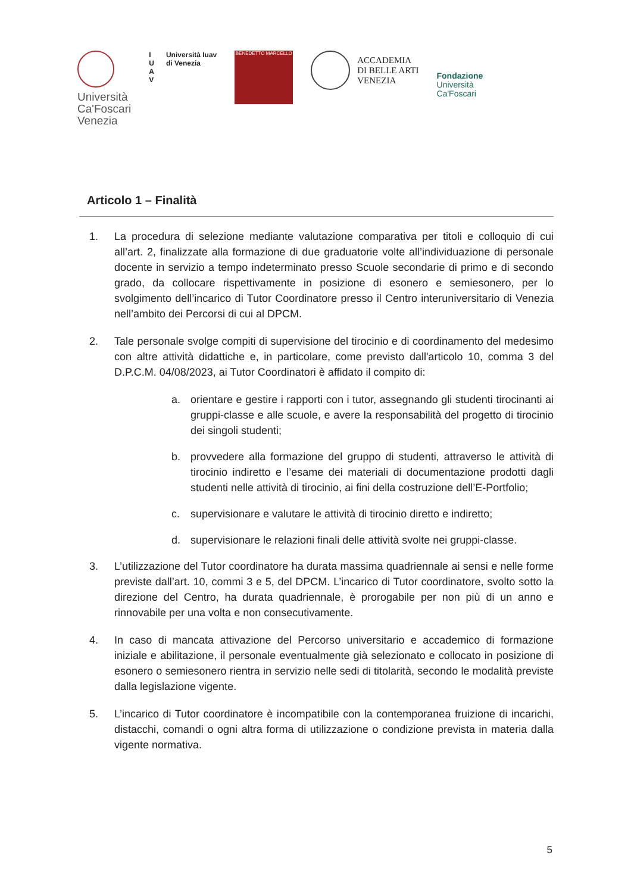Università
Ca'Foscari
Venezia
I
U
A
V
Università Iuav
di Venezia
BENEDETTO MARCELLO
ACCADEMIA
DI BELLE ARTI
VENEZIA
Fondazione
Università
Ca'Foscari
Articolo 1 – Finalità
1. La procedura di selezione mediante valutazione comparativa per titoli e colloquio di cui all’art. 2, finalizzate alla formazione di due graduatorie volte all’individuazione di personale docente in servizio a tempo indeterminato presso Scuole secondarie di primo e di secondo grado, da collocare rispettivamente in posizione di esonero e semiesonero, per lo svolgimento dell’incarico di Tutor Coordinatore presso il Centro interuniversitario di Venezia nell’ambito dei Percorsi di cui al DPCM.
2. Tale personale svolge compiti di supervisione del tirocinio e di coordinamento del medesimo con altre attività didattiche e, in particolare, come previsto dall'articolo 10, comma 3 del D.P.C.M. 04/08/2023, ai Tutor Coordinatori è affidato il compito di:
a. orientare e gestire i rapporti con i tutor, assegnando gli studenti tirocinanti ai gruppi-classe e alle scuole, e avere la responsabilità del progetto di tirocinio dei singoli studenti;
b. provvedere alla formazione del gruppo di studenti, attraverso le attività di tirocinio indiretto e l’esame dei materiali di documentazione prodotti dagli studenti nelle attività di tirocinio, ai fini della costruzione dell’E-Portfolio;
c. supervisionare e valutare le attività di tirocinio diretto e indiretto;
d. supervisionare le relazioni finali delle attività svolte nei gruppi-classe.
3. L’utilizzazione del Tutor coordinatore ha durata massima quadriennale ai sensi e nelle forme previste dall’art. 10, commi 3 e 5, del DPCM. L’incarico di Tutor coordinatore, svolto sotto la direzione del Centro, ha durata quadriennale, è prorogabile per non più di un anno e rinnovabile per una volta e non consecutivamente.
4. In caso di mancata attivazione del Percorso universitario e accademico di formazione iniziale e abilitazione, il personale eventualmente già selezionato e collocato in posizione di esonero o semiesonero rientra in servizio nelle sedi di titolarità, secondo le modalità previste dalla legislazione vigente.
5. L’incarico di Tutor coordinatore è incompatibile con la contemporanea fruizione di incarichi, distacchi, comandi o ogni altra forma di utilizzazione o condizione prevista in materia dalla vigente normativa.
5